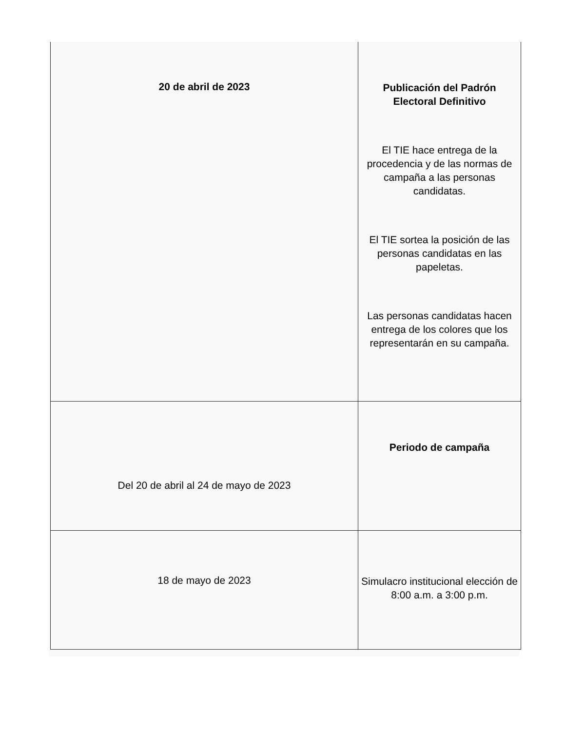| 20 de abril de 2023 | Publicación del Padrón Electoral Definitivo El TIE hace entrega de la procedencia y de las normas de campaña a las personas candidatas. El TIE sortea la posición de las personas candidatas en las papeletas. Las personas candidatas hacen entrega de los colores que los representarán en su campaña. |
| Del 20 de abril al 24 de mayo de 2023 | Periodo de campaña |
| 18 de mayo de 2023 | Simulacro institucional elección de 8:00 a.m. a 3:00 p.m. |